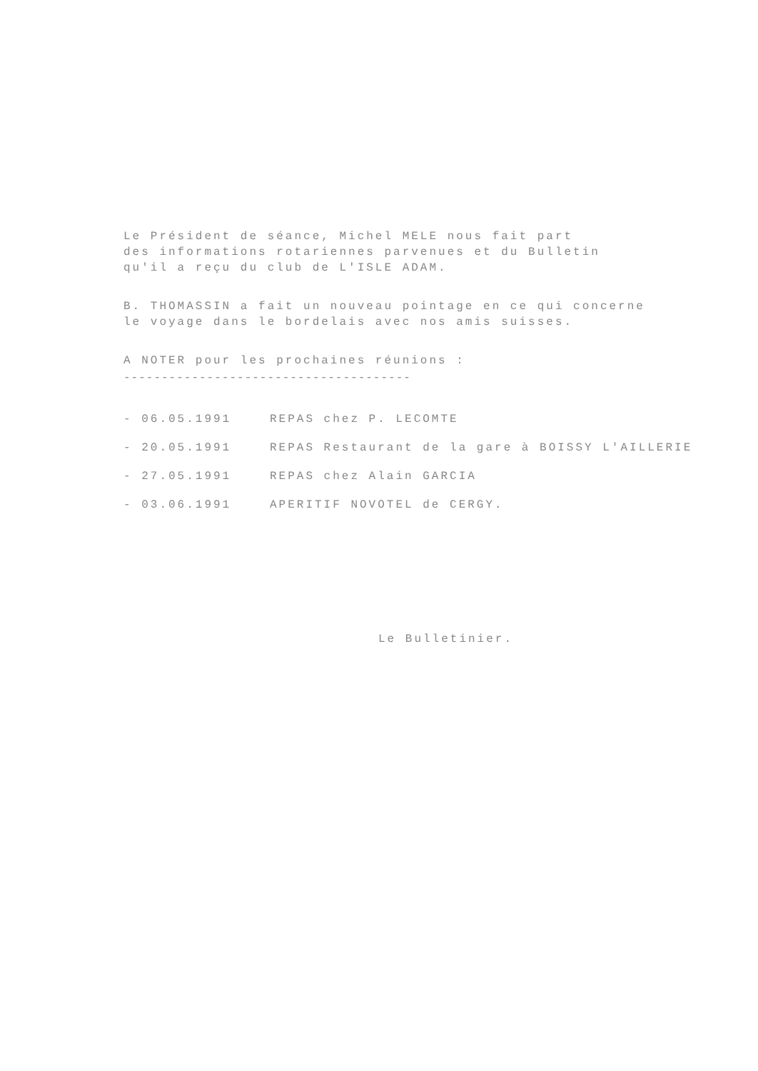Le Président de séance, Michel MELE nous fait part
des informations rotariennes parvenues et du Bulletin
qu'il a reçu du club de L'ISLE ADAM.
B. THOMASSIN a fait un nouveau pointage en ce qui concerne
le voyage dans le bordelais avec nos amis suisses.
A NOTER pour les prochaines réunions :
--------------------------------------
| - 06.05.1991 | REPAS chez P. LECOMTE |
| - 20.05.1991 | REPAS Restaurant de la gare à BOISSY L'AILLERIE |
| - 27.05.1991 | REPAS chez Alain GARCIA |
| - 03.06.1991 | APERITIF NOVOTEL de CERGY. |
Le Bulletinier.